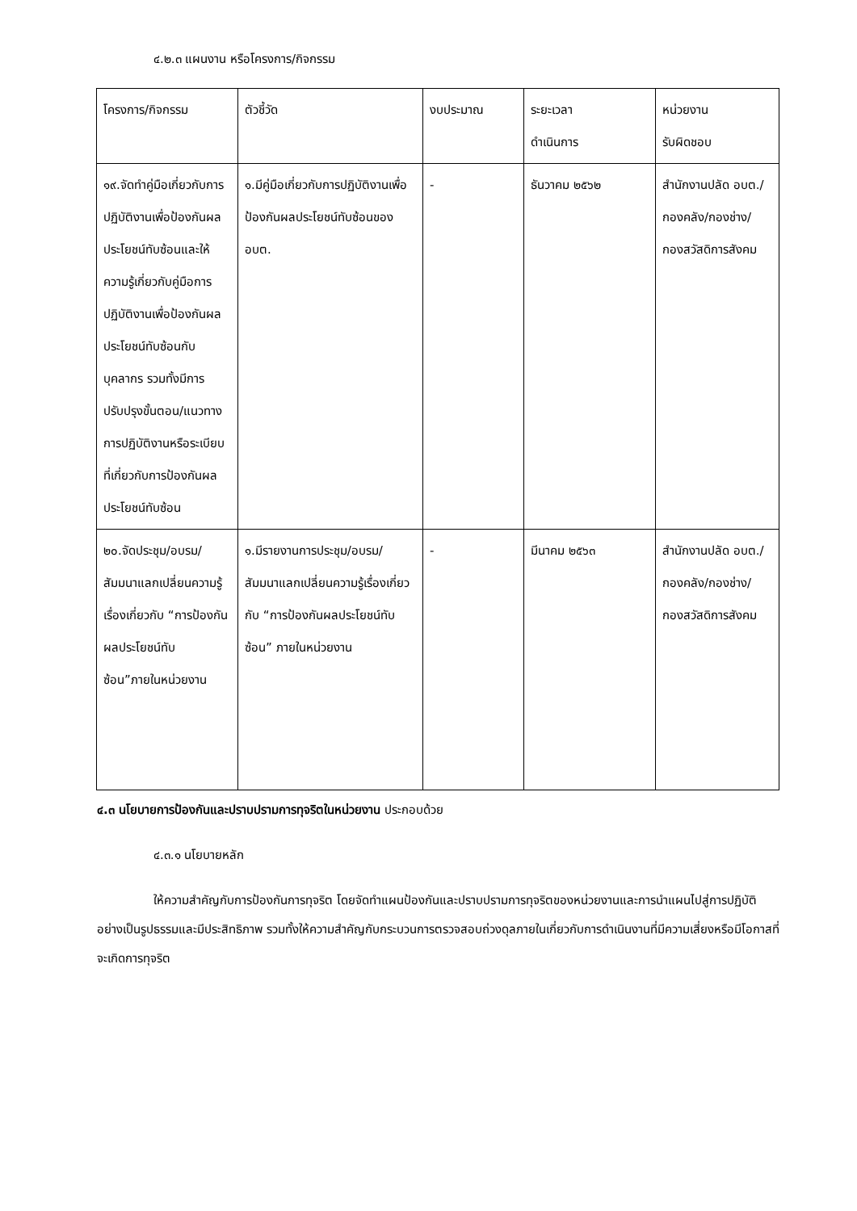๔.๒.๓ แผนงาน หรือโครงการ/กิจกรรม
| โครงการ/กิจกรรม | ตัวชี้วัด | งบประมาณ | ระยะเวลา ดำเนินการ | หน่วยงาน รับผิดชอบ |
| ๑๙.จัดทำคู่มือเกี่ยวกับการปฏิบัติงานเพื่อป้องกันผลประโยชน์ทับซ้อนและให้ความรู้เกี่ยวกับคู่มือการปฏิบัติงานเพื่อป้องกันผลประโยชน์ทับซ้อนกับบุคลากร รวมทั้งมีการปรับปรุงขั้นตอน/แนวทางการปฏิบัติงานหรือระเบียบที่เกี่ยวกับการป้องกันผลประโยชน์ทับซ้อน | ๑.มีคู่มือเกี่ยวกับการปฏิบัติงานเพื่อป้องกันผลประโยชน์ทับซ้อนของ อบต. | - | ธันวาคม ๒๕๖๒ | สำนักงานปลัด อบต./กองคลัง/กองช่าง/กองสวัสดิการสังคม |
| ๒๐.จัดประชุม/อบรม/สัมมนาแลกเปลี่ยนความรู้เรื่องเกี่ยวกับ “การป้องกันผลประโยชน์ทับซ้อน”ภายในหน่วยงาน | ๑.มีรายงานการประชุม/อบรม/สัมมนาแลกเปลี่ยนความรู้เรื่องเกี่ยวกับ “การป้องกันผลประโยชน์ทับซ้อน” ภายในหน่วยงาน | - | มีนาคม ๒๕๖๓ | สำนักงานปลัด อบต./กองคลัง/กองช่าง/กองสวัสดิการสังคม |
๔.๓ นโยบายการป้องกันและปราบปรามการทุจริตในหน่วยงาน ประกอบด้วย
๔.๓.๑ นโยบายหลัก
ให้ความสำคัญกับการป้องกันการทุจริต โดยจัดทำแผนป้องกันและปราบปรามการทุจริตของหน่วยงานและการนำแผนไปสู่การปฏิบัติอย่างเป็นรูปธรรมและมีประสิทธิภาพ รวมทั้งให้ความสำคัญกับกระบวนการตรวจสอบถ่วงดุลภายในเกี่ยวกับการดำเนินงานที่มีความเสี่ยงหรือมีโอกาสที่จะเกิดการทุจริต